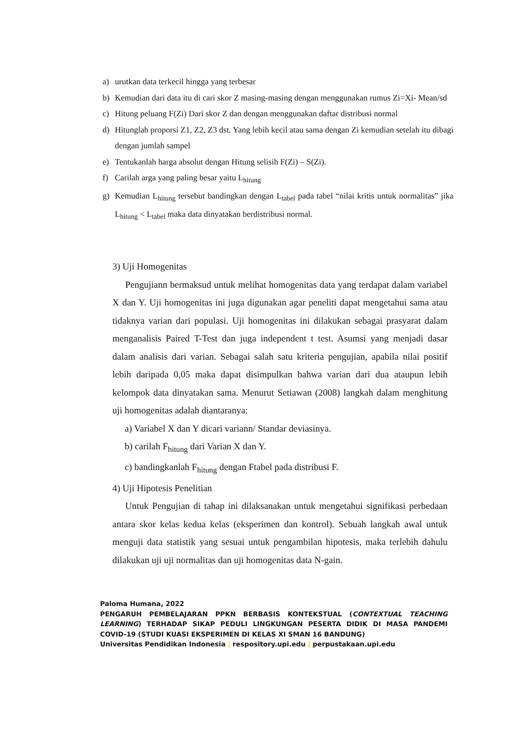a) urutkan data terkecil hingga yang terbesar
b) Kemudian dari data itu di cari skor Z masing-masing dengan menggunakan rumus Zi=Xi- Mean/sd
c) Hitung peluang F(Zi) Dari skor Z dan dengan menggunakan daftar distribusi normal
d) Hitunglah proporsi Z1, Z2, Z3 dst. Yang lebih kecil atau sama dengan Zi kemudian setelah itu dibagi dengan jumlah sampel
e) Tentukanlah harga absolut dengan Hitung selisih F(Zi) – S(Zi).
f) Carilah arga yang paling besar yaitu L<sub>hitung</sub>
g) Kemudian L<sub>hitung</sub> tersebut bandingkan dengan L<sub>tabel</sub> pada tabel “nilai kritis untuk normalitas” jika L<sub>hitung</sub> < L<sub>tabel</sub> maka data dinyatakan berdistribusi normal.
3) Uji Homogenitas
Pengujiann bermaksud untuk melihat homogenitas data yang terdapat dalam variabel X dan Y. Uji homogenitas ini juga digunakan agar peneliti dapat mengetahui sama atau tidaknya varian dari populasi. Uji homogenitas ini dilakukan sebagai prasyarat dalam menganalisis Paired T-Test dan juga independent t test. Asumsi yang menjadi dasar dalam analisis dari varian. Sebagai salah satu kriteria pengujian, apabila nilai positif lebih daripada 0,05 maka dapat disimpulkan bahwa varian dari dua ataupun lebih kelompok data dinyatakan sama. Menurut Setiawan (2008) langkah dalam menghitung uji homogenitas adalah diantaranya:
a) Variabel X dan Y dicari variann/ Standar deviasinya.
b) carilah F<sub>hitung</sub> dari Varian X dan Y.
c) bandingkanlah F<sub>hitung</sub> dengan Ftabel pada distribusi F.
4) Uji Hipotesis Penelitian
Untuk Pengujian di tahap ini dilaksanakan untuk mengetahui signifikasi perbedaan antara skor kelas kedua kelas (eksperimen dan kontrol). Sebuah langkah awal untuk menguji data statistik yang sesuai untuk pengambilan hipotesis, maka terlebih dahulu dilakukan uji uji normalitas dan uji homogenitas data N-gain.
Paloma Humana, 2022
PENGARUH PEMBELAJARAN PPKN BERBASIS KONTEKSTUAL (CONTEXTUAL TEACHING LEARNING) TERHADAP SIKAP PEDULI LINGKUNGAN PESERTA DIDIK DI MASA PANDEMI COVID-19 (STUDI KUASI EKSPERIMEN DI KELAS XI SMAN 16 BANDUNG)
Universitas Pendidikan Indonesia | respository.upi.edu | perpustakaan.upi.edu